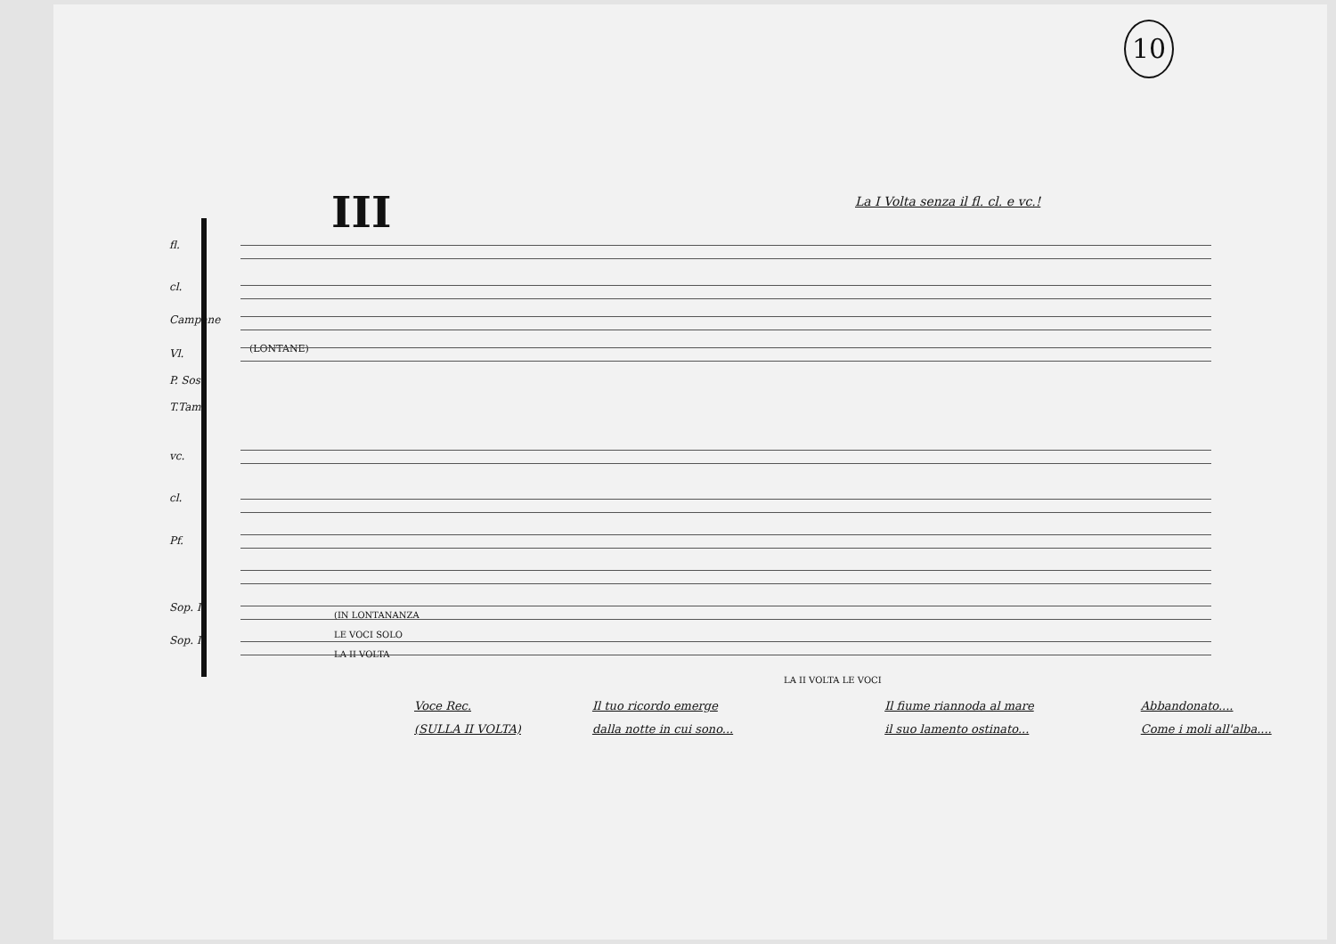10
III
La I Volta senza il fl. cl. e vc.!
fl.
cl.
Campane
Vl.
P. Sos.
T.Tam
vc.
cl.
Pf.
Sop. I
Sop. II
(LONTANE)
(IN LONTANANZA
LE VOCI SOLO
LA II VOLTA
LA II VOLTA LE VOCI
Voce Rec.
(SULLA II VOLTA)
Il tuo ricordo emerge
dalla notte in cui sono...
Il fiume riannoda al mare
il suo lamento ostinato...
Abbandonato....
Come i moli all'alba....